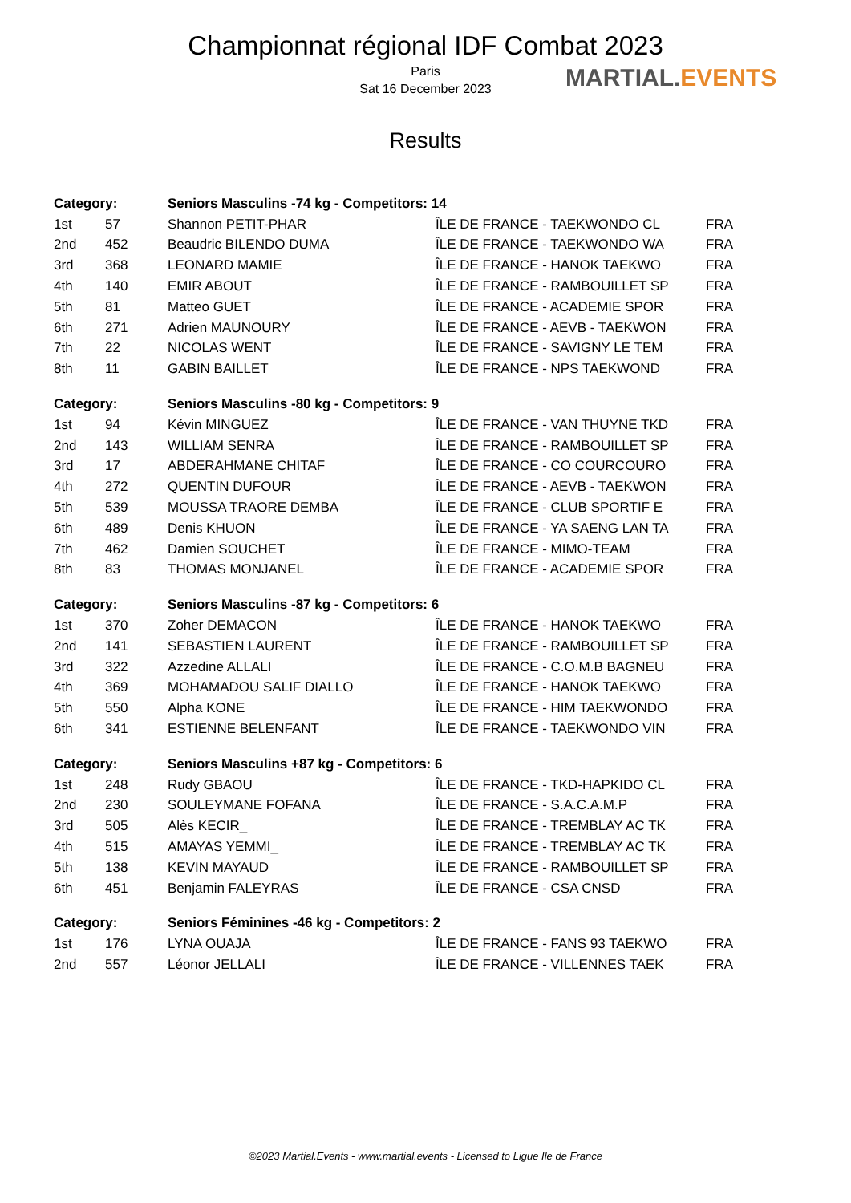Championnat régional IDF Combat 2023
Paris
Sat 16 December 2023
MARTIAL.EVENTS
Results
| Category: | | Seniors Masculins -74 kg - Competitors: 14 | | |
| --- | --- | --- | --- | --- |
| 1st | 57 | Shannon PETIT-PHAR | ÎLE DE FRANCE - TAEKWONDO CL | FRA |
| 2nd | 452 | Beaudric BILENDO DUMA | ÎLE DE FRANCE - TAEKWONDO WA | FRA |
| 3rd | 368 | LEONARD MAMIE | ÎLE DE FRANCE - HANOK TAEKWO | FRA |
| 4th | 140 | EMIR ABOUT | ÎLE DE FRANCE - RAMBOUILLET SP | FRA |
| 5th | 81 | Matteo GUET | ÎLE DE FRANCE - ACADEMIE SPOR | FRA |
| 6th | 271 | Adrien MAUNOURY | ÎLE DE FRANCE - AEVB - TAEKWON | FRA |
| 7th | 22 | NICOLAS WENT | ÎLE DE FRANCE - SAVIGNY LE TEM | FRA |
| 8th | 11 | GABIN BAILLET | ÎLE DE FRANCE - NPS TAEKWOND | FRA |
| Category: | | Seniors Masculins -80 kg - Competitors: 9 | | |
| --- | --- | --- | --- | --- |
| 1st | 94 | Kévin MINGUEZ | ÎLE DE FRANCE - VAN THUYNE TKD | FRA |
| 2nd | 143 | WILLIAM SENRA | ÎLE DE FRANCE - RAMBOUILLET SP | FRA |
| 3rd | 17 | ABDERAHMANE CHITAF | ÎLE DE FRANCE - CO COURCOURO | FRA |
| 4th | 272 | QUENTIN DUFOUR | ÎLE DE FRANCE - AEVB - TAEKWON | FRA |
| 5th | 539 | MOUSSA TRAORE DEMBA | ÎLE DE FRANCE - CLUB SPORTIF E | FRA |
| 6th | 489 | Denis KHUON | ÎLE DE FRANCE - YA SAENG LAN TA | FRA |
| 7th | 462 | Damien SOUCHET | ÎLE DE FRANCE - MIMO-TEAM | FRA |
| 8th | 83 | THOMAS MONJANEL | ÎLE DE FRANCE - ACADEMIE SPOR | FRA |
| Category: | | Seniors Masculins -87 kg - Competitors: 6 | | |
| --- | --- | --- | --- | --- |
| 1st | 370 | Zoher DEMACON | ÎLE DE FRANCE - HANOK TAEKWO | FRA |
| 2nd | 141 | SEBASTIEN LAURENT | ÎLE DE FRANCE - RAMBOUILLET SP | FRA |
| 3rd | 322 | Azzedine ALLALI | ÎLE DE FRANCE - C.O.M.B BAGNEU | FRA |
| 4th | 369 | MOHAMADOU SALIF DIALLO | ÎLE DE FRANCE - HANOK TAEKWO | FRA |
| 5th | 550 | Alpha KONE | ÎLE DE FRANCE - HIM TAEKWONDO | FRA |
| 6th | 341 | ESTIENNE BELENFANT | ÎLE DE FRANCE - TAEKWONDO VIN | FRA |
| Category: | | Seniors Masculins +87 kg - Competitors: 6 | | |
| --- | --- | --- | --- | --- |
| 1st | 248 | Rudy GBAOU | ÎLE DE FRANCE - TKD-HAPKIDO CL | FRA |
| 2nd | 230 | SOULEYMANE FOFANA | ÎLE DE FRANCE - S.A.C.A.M.P | FRA |
| 3rd | 505 | Alès KECIR_ | ÎLE DE FRANCE - TREMBLAY AC TK | FRA |
| 4th | 515 | AMAYAS YEMMI_ | ÎLE DE FRANCE - TREMBLAY AC TK | FRA |
| 5th | 138 | KEVIN MAYAUD | ÎLE DE FRANCE - RAMBOUILLET SP | FRA |
| 6th | 451 | Benjamin FALEYRAS | ÎLE DE FRANCE - CSA CNSD | FRA |
| Category: | | Seniors Féminines -46 kg - Competitors: 2 | | |
| --- | --- | --- | --- | --- |
| 1st | 176 | LYNA OUAJA | ÎLE DE FRANCE - FANS 93 TAEKWO | FRA |
| 2nd | 557 | Léonor JELLALI | ÎLE DE FRANCE - VILLENNES TAEK | FRA |
©2023 Martial.Events - www.martial.events - Licensed to Ligue Ile de France